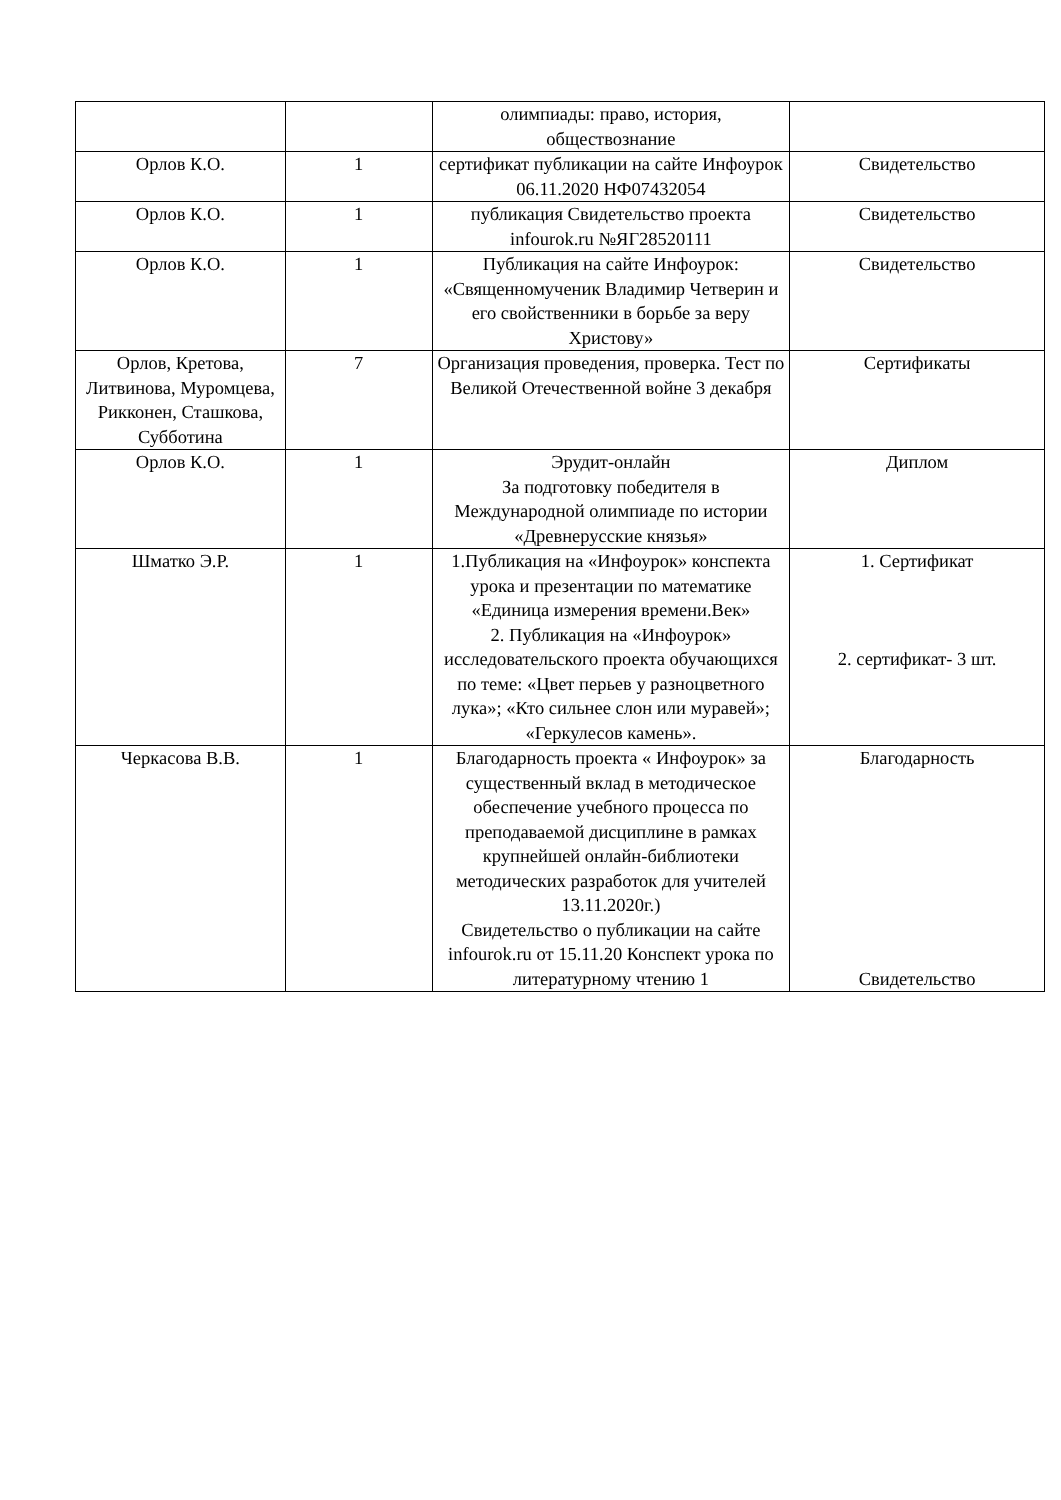| | | олимпиады: право, история, обществознание | |
| Орлов К.О. | 1 | сертификат публикации на сайте Инфоурок 06.11.2020 НФ07432054 | Свидетельство |
| Орлов К.О. | 1 | публикация Свидетельство проекта infourok.ru №ЯГ28520111 | Свидетельство |
| Орлов К.О. | 1 | Публикация на сайте Инфоурок: «Священномученик Владимир Четверин и его свойственники в борьбе за веру Христову» | Свидетельство |
| Орлов, Кретова, Литвинова, Муромцева, Рикконен, Сташкова, Субботина | 7 | Организация проведения, проверка. Тест по Великой Отечественной войне 3 декабря | Сертификаты |
| Орлов К.О. | 1 | Эрудит-онлайн За подготовку победителя в Международной олимпиаде по истории «Древнерусские князья» | Диплом |
| Шматко Э.Р. | 1 | 1.Публикация на «Инфоурок» конспекта урока и презентации по математике «Единица измерения времени.Век» 2. Публикация на «Инфоурок» исследовательского проекта обучающихся по теме: «Цвет перьев у разноцветного лука»; «Кто сильнее слон или муравей»; «Геркулесов камень». | 1. Сертификат 2. сертификат- 3 шт. |
| Черкасова В.В. | 1 | Благодарность проекта « Инфоурок» за существенный вклад в методическое обеспечение учебного процесса по преподаваемой дисциплине в рамках крупнейшей онлайн-библиотеки методических разработок для учителей 13.11.2020г.) Свидетельство о публикации на сайте infourok.ru от 15.11.20 Конспект урока по литературному чтению 1 | Благодарность Свидетельство |